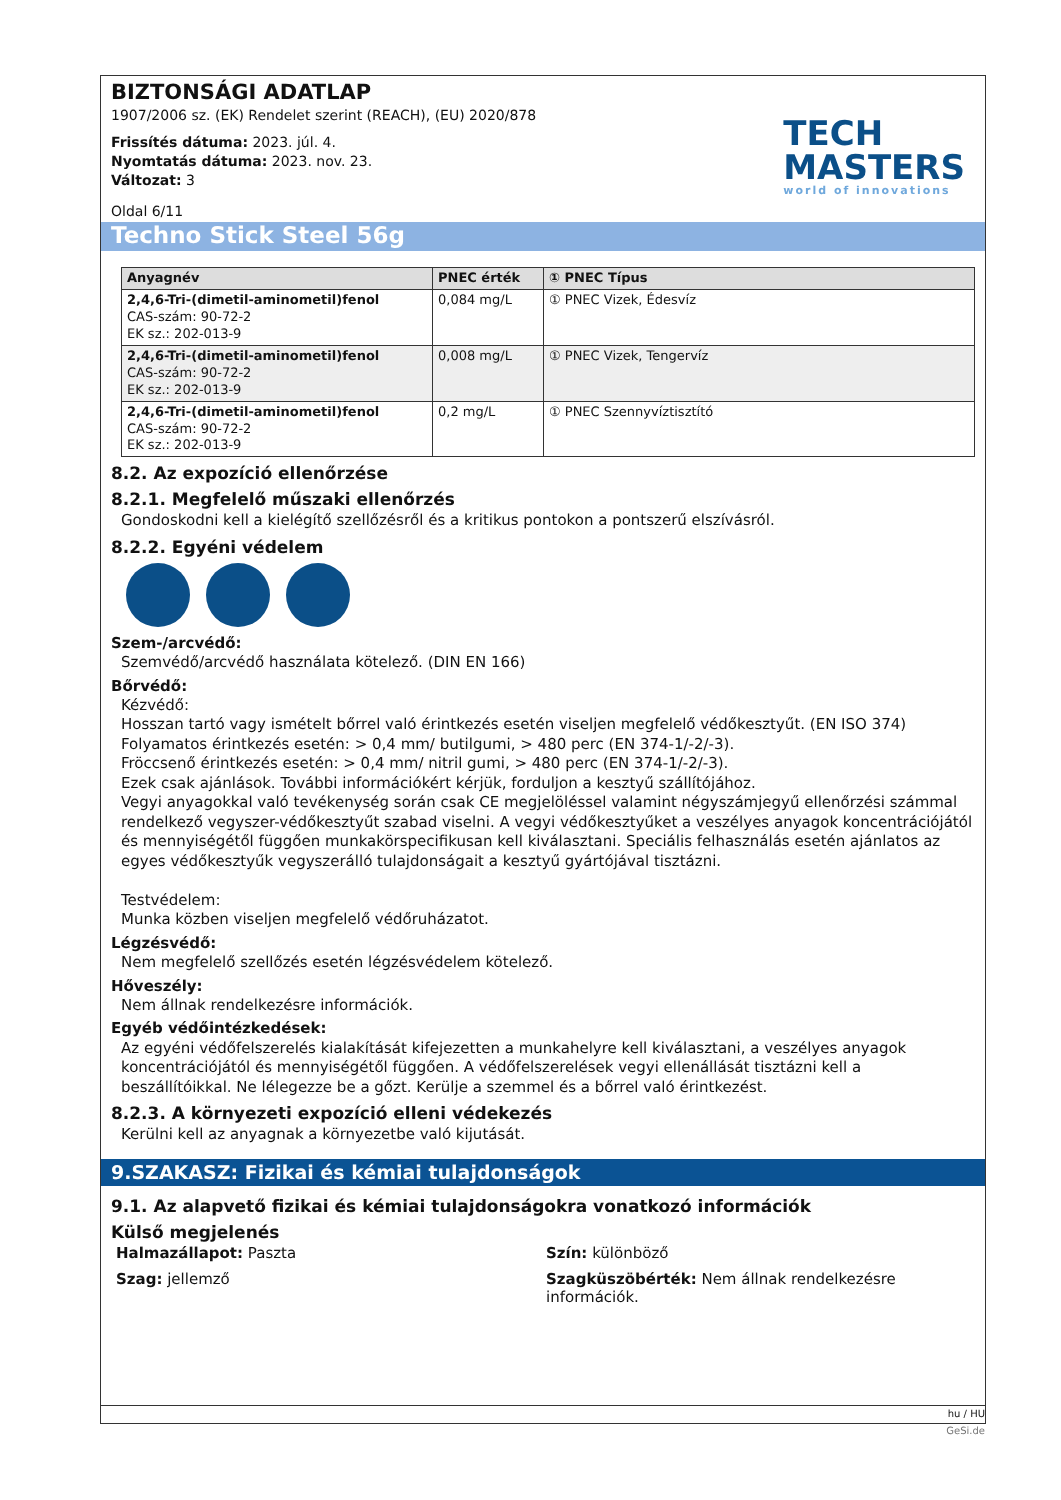TECH
MASTERS
world of innovations
BIZTONSÁGI ADATLAP
1907/2006 sz. (EK) Rendelet szerint (REACH), (EU) 2020/878
Frissítés dátuma: 2023. júl. 4.
Nyomtatás dátuma: 2023. nov. 23.
Változat: 3
Oldal 6/11
Techno Stick Steel 56g
| Anyagnév | PNEC érték | ① PNEC Típus |
| --- | --- | --- |
| 2,4,6-Tri-(dimetil-aminometil)fenol CAS-szám: 90-72-2 EK sz.: 202-013-9 | 0,084 mg/L | ① PNEC Vizek, Édesvíz |
| 2,4,6-Tri-(dimetil-aminometil)fenol CAS-szám: 90-72-2 EK sz.: 202-013-9 | 0,008 mg/L | ① PNEC Vizek, Tengervíz |
| 2,4,6-Tri-(dimetil-aminometil)fenol CAS-szám: 90-72-2 EK sz.: 202-013-9 | 0,2 mg/L | ① PNEC Szennyvíztisztító |
8.2. Az expozíció ellenőrzése
8.2.1. Megfelelő műszaki ellenőrzés
Gondoskodni kell a kielégítő szellőzésről és a kritikus pontokon a pontszerű elszívásról.
8.2.2. Egyéni védelem
Szem-/arcvédő:
Szemvédő/arcvédő használata kötelező. (DIN EN 166)
Bőrvédő:
Kézvédő:
Hosszan tartó vagy ismételt bőrrel való érintkezés esetén viseljen megfelelő védőkesztyűt. (EN ISO 374)
Folyamatos érintkezés esetén: > 0,4 mm/ butilgumi, > 480 perc (EN 374-1/-2/-3).
Fröccsenő érintkezés esetén: > 0,4 mm/ nitril gumi, > 480 perc (EN 374-1/-2/-3).
Ezek csak ajánlások. További információkért kérjük, forduljon a kesztyű szállítójához.
Vegyi anyagokkal való tevékenység során csak CE megjelöléssel valamint négyszámjegyű ellenőrzési számmal rendelkező vegyszer-védőkesztyűt szabad viselni. A vegyi védőkesztyűket a veszélyes anyagok koncentrációjától és mennyiségétől függően munkakörspecifikusan kell kiválasztani. Speciális felhasználás esetén ajánlatos az egyes védőkesztyűk vegyszerálló tulajdonságait a kesztyű gyártójával tisztázni.
Testvédelem:
Munka közben viseljen megfelelő védőruházatot.
Légzésvédő:
Nem megfelelő szellőzés esetén légzésvédelem kötelező.
Hőveszély:
Nem állnak rendelkezésre információk.
Egyéb védőintézkedések:
Az egyéni védőfelszerelés kialakítását kifejezetten a munkahelyre kell kiválasztani, a veszélyes anyagok koncentrációjától és mennyiségétől függően. A védőfelszerelések vegyi ellenállását tisztázni kell a beszállítóikkal. Ne lélegezze be a gőzt. Kerülje a szemmel és a bőrrel való érintkezést.
8.2.3. A környezeti expozíció elleni védekezés
Kerülni kell az anyagnak a környezetbe való kijutását.
9.SZAKASZ: Fizikai és kémiai tulajdonságok
9.1. Az alapvető fizikai és kémiai tulajdonságokra vonatkozó információk
Külső megjelenés
Halmazállapot: Paszta
Szín: különböző
Szag: jellemző
Szagküszöbérték: Nem állnak rendelkezésre információk.
hu / HU
GeSi.de